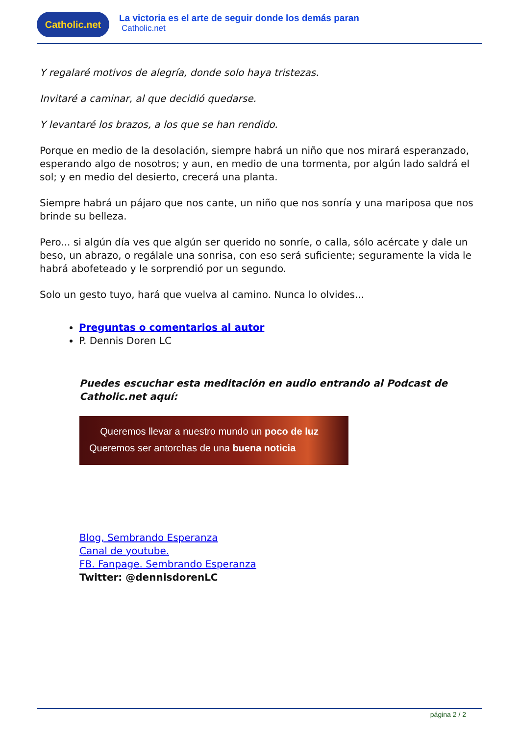Catholic.net
La victoria es el arte de seguir donde los demás paran
Catholic.net
Y regalaré motivos de alegría, donde solo haya tristezas.
Invitaré a caminar, al que decidió quedarse.
Y levantaré los brazos, a los que se han rendido.
Porque en medio de la desolación, siempre habrá un niño que nos mirará esperanzado, esperando algo de nosotros; y aun, en medio de una tormenta, por algún lado saldrá el sol; y en medio del desierto, crecerá una planta.
Siempre habrá un pájaro que nos cante, un niño que nos sonría y una mariposa que nos brinde su belleza.
Pero... si algún día ves que algún ser querido no sonríe, o calla, sólo acércate y dale un beso, un abrazo, o regálale una sonrisa, con eso será suficiente; seguramente la vida le habrá abofeteado y le sorprendió por un segundo.
Solo un gesto tuyo, hará que vuelva al camino. Nunca lo olvides...
Preguntas o comentarios al autor
P. Dennis Doren LC
Puedes escuchar esta meditación en audio entrando al Podcast de Catholic.net aquí:
Queremos llevar a nuestro mundo un poco de luz
Queremos ser antorchas de una buena noticia
Blog, Sembrando Esperanza
Canal de youtube.
FB. Fanpage. Sembrando Esperanza
Twitter: @dennisdorenLC
página 2 / 2